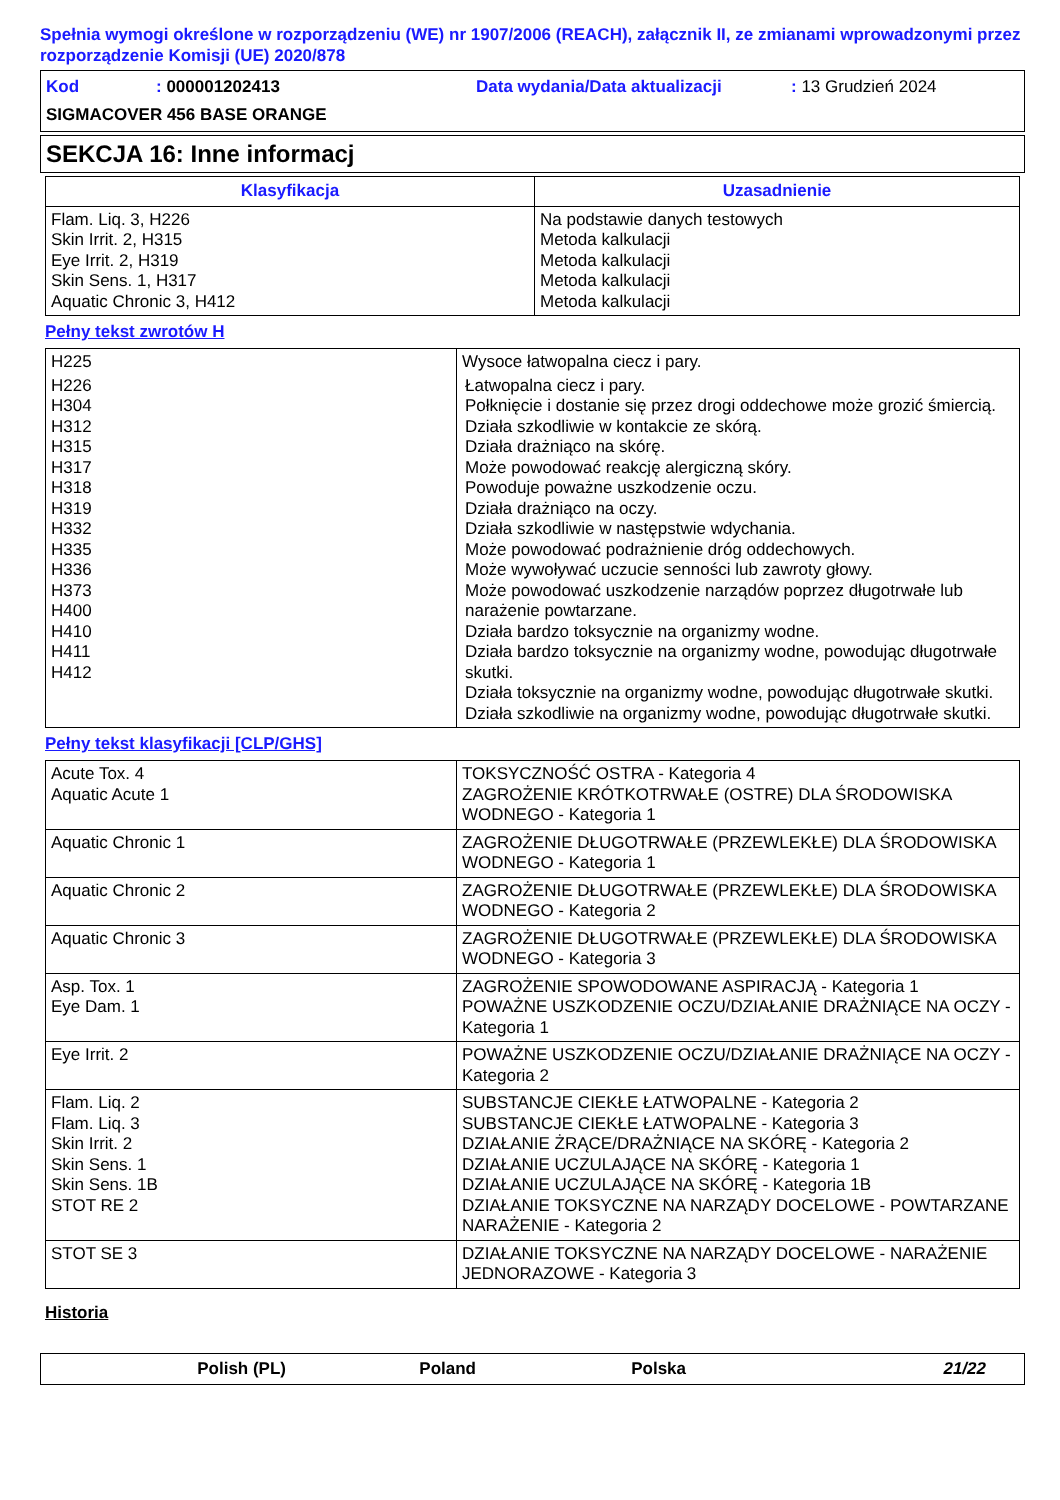Spełnia wymogi określone w rozporządzeniu (WE) nr 1907/2006 (REACH), załącznik II, ze zmianami wprowadzonymi przez rozporządzenie Komisji (UE) 2020/878
Kod: 000001202413 Data wydania/Data aktualizacji: 13 Grudzień 2024
SIGMACOVER 456 BASE ORANGE
SEKCJA 16: Inne informacj
| Klasyfikacja | Uzasadnienie |
| --- | --- |
| Flam. Liq. 3, H226 Skin Irrit. 2, H315 Eye Irrit. 2, H319 Skin Sens. 1, H317 Aquatic Chronic 3, H412 | Na podstawie danych testowych Metoda kalkulacji Metoda kalkulacji Metoda kalkulacji Metoda kalkulacji |
Pełny tekst zwrotów H
| H225 | Wysoce łatwopalna ciecz i pary. |
| H226 | Łatwopalna ciecz i pary. |
| H304 H312 H315 H317 H318 H319 H332 H335 H336 H373 H400 H410 H411 H412 | Połknięcie i dostanie się przez drogi oddechowe może grozić śmiercią. Działa szkodliwie w kontakcie ze skórą. Działa drażniąco na skórę. Może powodować reakcję alergiczną skóry. Powoduje poważne uszkodzenie oczu. Działa drażniąco na oczy. Działa szkodliwie w następstwie wdychania. Może powodować podrażnienie dróg oddechowych. Może wywoływać uczucie senności lub zawroty głowy. Może powodować uszkodzenie narządów poprzez długotrwałe lub narażenie powtarzane. Działa bardzo toksycznie na organizmy wodne. Działa bardzo toksycznie na organizmy wodne, powodując długotrwałe skutki. Działa toksycznie na organizmy wodne, powodując długotrwałe skutki. Działa szkodliwie na organizmy wodne, powodując długotrwałe skutki. |
Pełny tekst klasyfikacji [CLP/GHS]
| Acute Tox. 4 Aquatic Acute 1 | TOKSYCZNOŚĆ OSTRA - Kategoria 4 ZAGROŻENIE KRÓTKOTRWAŁE (OSTRE) DLA ŚRODOWISKA WODNEGO - Kategoria 1 |
| Aquatic Chronic 1 | ZAGROŻENIE DŁUGOTRWAŁE (PRZEWLEKŁE) DLA ŚRODOWISKA WODNEGO - Kategoria 1 |
| Aquatic Chronic 2 | ZAGROŻENIE DŁUGOTRWAŁE (PRZEWLEKŁE) DLA ŚRODOWISKA WODNEGO - Kategoria 2 |
| Aquatic Chronic 3 | ZAGROŻENIE DŁUGOTRWAŁE (PRZEWLEKŁE) DLA ŚRODOWISKA WODNEGO - Kategoria 3 |
| Asp. Tox. 1 Eye Dam. 1 | ZAGROŻENIE SPOWODOWANE ASPIRACJĄ - Kategoria 1 POWAŻNE USZKODZENIE OCZU/DZIAŁANIE DRAŻNIĄCE NA OCZY - Kategoria 1 |
| Eye Irrit. 2 | POWAŻNE USZKODZENIE OCZU/DZIAŁANIE DRAŻNIĄCE NA OCZY - Kategoria 2 |
| Flam. Liq. 2 Flam. Liq. 3 Skin Irrit. 2 Skin Sens. 1 Skin Sens. 1B STOT RE 2 | SUBSTANCJE CIEKŁE ŁATWOPALNE - Kategoria 2 SUBSTANCJE CIEKŁE ŁATWOPALNE - Kategoria 3 DZIAŁANIE ŻRĄCE/DRAŻNIĄCE NA SKÓRĘ - Kategoria 2 DZIAŁANIE UCZULAJĄCE NA SKÓRĘ - Kategoria 1 DZIAŁANIE UCZULAJĄCE NA SKÓRĘ - Kategoria 1B DZIAŁANIE TOKSYCZNE NA NARZĄDY DOCELOWE - POWTARZANE NARAŻENIE - Kategoria 2 |
| STOT SE 3 | DZIAŁANIE TOKSYCZNE NA NARZĄDY DOCELOWE - NARAŻENIE JEDNORAZOWE - Kategoria 3 |
Historia
Polish (PL) Poland Polska 21/22